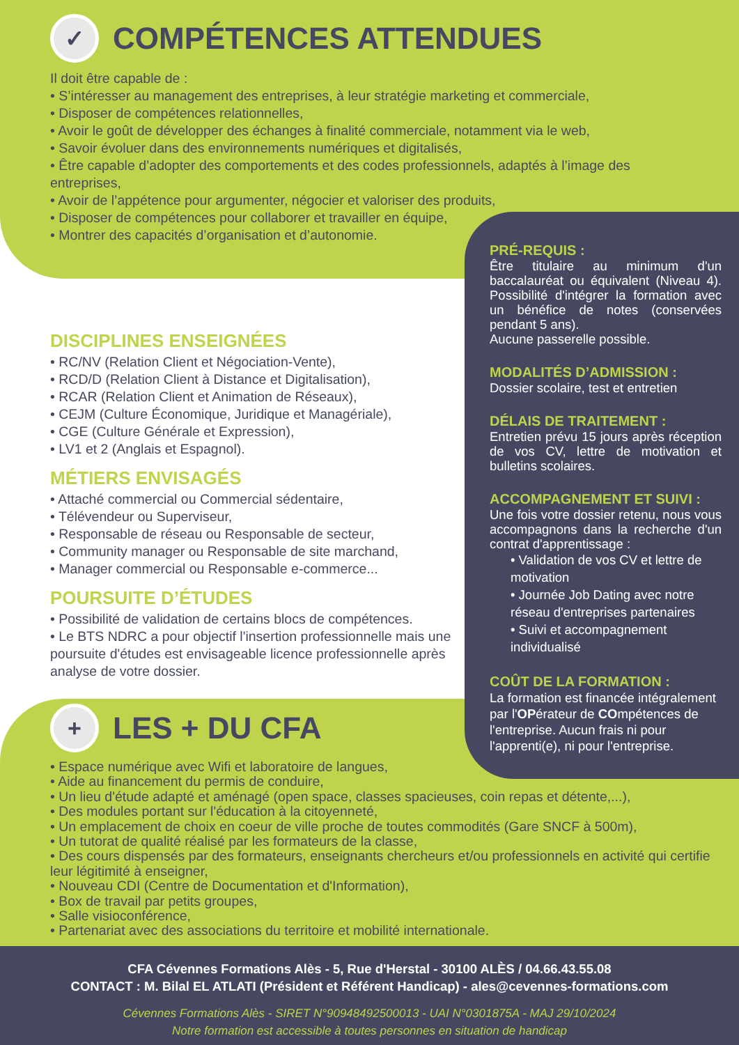✓ COMPÉTENCES ATTENDUES
Il doit être capable de :
• S’intéresser au management des entreprises, à leur stratégie marketing et commerciale,
• Disposer de compétences relationnelles,
• Avoir le goût de développer des échanges à finalité commerciale, notamment via le web,
• Savoir évoluer dans des environnements numériques et digitalisés,
• Être capable d’adopter des comportements et des codes professionnels, adaptés à l’image des entreprises,
• Avoir de l’appétence pour argumenter, négocier et valoriser des produits,
• Disposer de compétences pour collaborer et travailler en équipe,
• Montrer des capacités d’organisation et d’autonomie.
DISCIPLINES ENSEIGNÉES
• RC/NV (Relation Client et Négociation-Vente),
• RCD/D (Relation Client à Distance et Digitalisation),
• RCAR (Relation Client et Animation de Réseaux),
• CEJM (Culture Économique, Juridique et Managériale),
• CGE (Culture Générale et Expression),
• LV1 et 2 (Anglais et Espagnol).
MÉTIERS ENVISAGÉS
• Attaché commercial ou Commercial sédentaire,
• Télévendeur ou Superviseur,
• Responsable de réseau ou Responsable de secteur,
• Community manager ou Responsable de site marchand,
• Manager commercial ou Responsable e-commerce...
POURSUITE D’ÉTUDES
• Possibilité de validation de certains blocs de compétences.
• Le BTS NDRC a pour objectif l'insertion professionnelle mais une poursuite d'études est envisageable licence professionnelle après analyse de votre dossier.
PRÉ-REQUIS :
Être titulaire au minimum d'un baccalauréat ou équivalent (Niveau 4). Possibilité d'intégrer la formation avec un bénéfice de notes (conservées pendant 5 ans).
Aucune passerelle possible.
MODALITÉS D’ADMISSION :
Dossier scolaire, test et entretien
DÉLAIS DE TRAITEMENT :
Entretien prévu 15 jours après réception de vos CV, lettre de motivation et bulletins scolaires.
ACCOMPAGNEMENT ET SUIVI :
Une fois votre dossier retenu, nous vous accompagnons dans la recherche d'un contrat d'apprentissage :
• Validation de vos CV et lettre de motivation
• Journée Job Dating avec notre réseau d'entreprises partenaires
• Suivi et accompagnement individualisé
COÛT DE LA FORMATION :
La formation est financée intégralement par l'OPérateur de COmpétences de l'entreprise. Aucun frais ni pour l'apprenti(e), ni pour l'entreprise.
+ LES + DU CFA
• Espace numérique avec Wifi et laboratoire de langues,
• Aide au financement du permis de conduire,
• Un lieu d'étude adapté et aménagé (open space, classes spacieuses, coin repas et détente,...),
• Des modules portant sur l'éducation à la citoyenneté,
• Un emplacement de choix en coeur de ville proche de toutes commodités (Gare SNCF à 500m),
• Un tutorat de qualité réalisé par les formateurs de la classe,
• Des cours dispensés par des formateurs, enseignants chercheurs et/ou professionnels en activité qui certifie leur légitimité à enseigner,
• Nouveau CDI (Centre de Documentation et d'Information),
• Box de travail par petits groupes,
• Salle visioconférence,
• Partenariat avec des associations du territoire et mobilité internationale.
CFA Cévennes Formations Alès - 5, Rue d'Herstal - 30100 ALÈS / 04.66.43.55.08
CONTACT : M. Bilal EL ATLATI (Président et Référent Handicap) - ales@cevennes-formations.com
Cévennes Formations Alès - SIRET N°90948492500013 - UAI N°0301875A - MAJ 29/10/2024
Notre formation est accessible à toutes personnes en situation de handicap